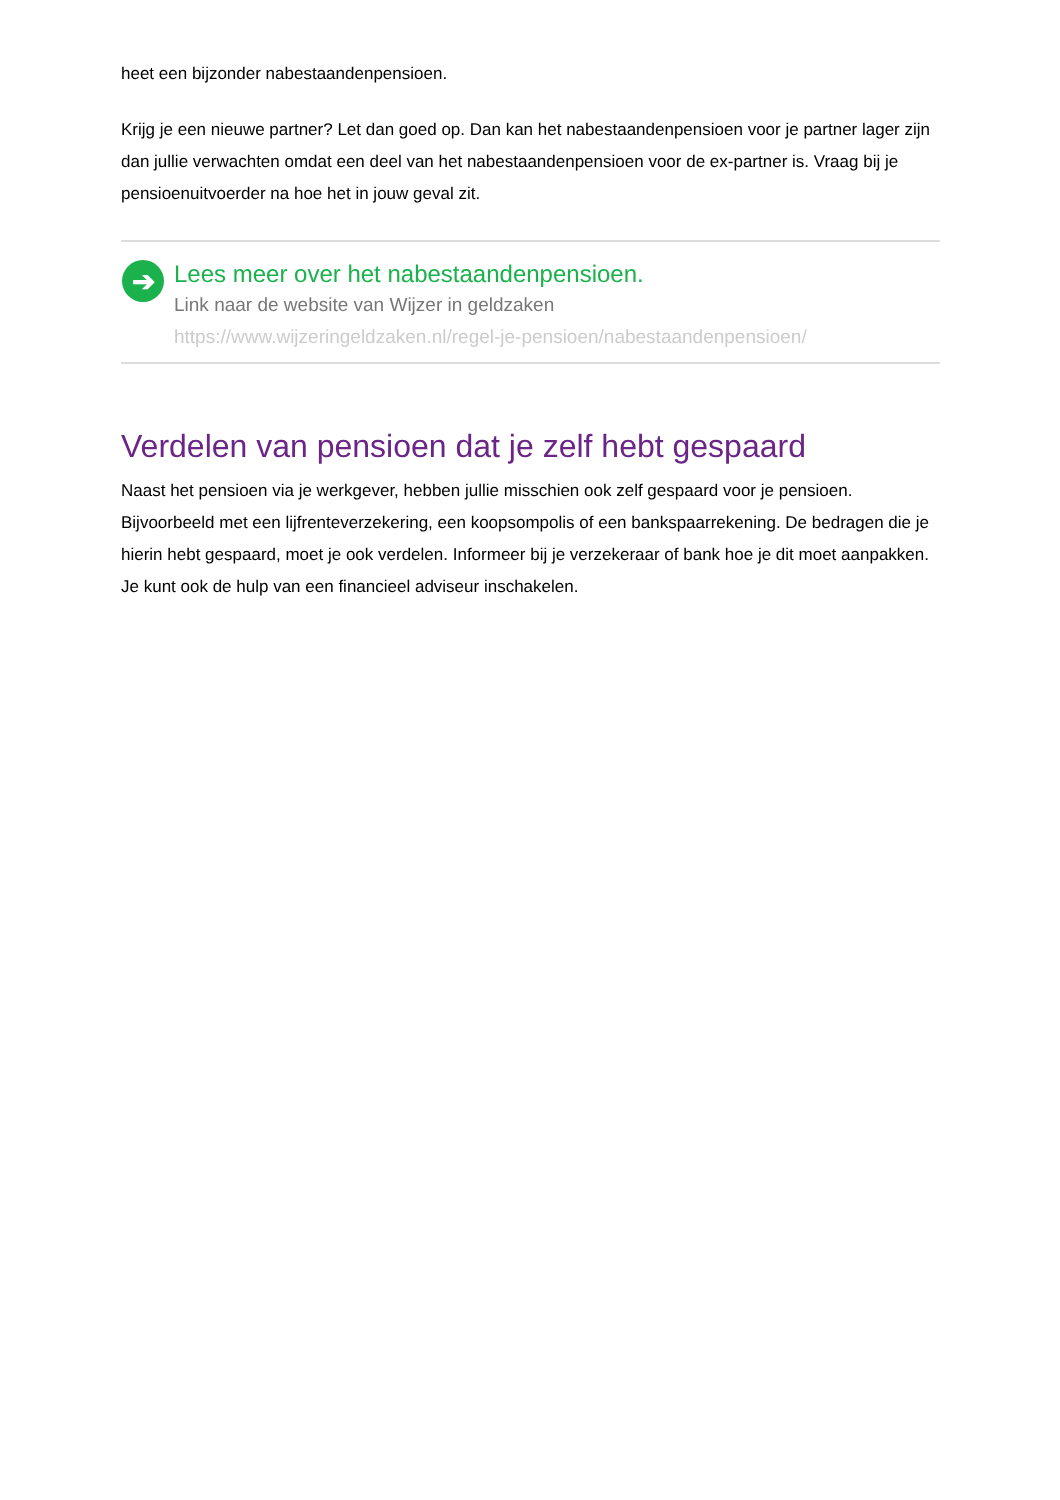heet een bijzonder nabestaandenpensioen.
Krijg je een nieuwe partner? Let dan goed op. Dan kan het nabestaandenpensioen voor je partner lager zijn dan jullie verwachten omdat een deel van het nabestaandenpensioen voor de ex-partner is. Vraag bij je pensioenuitvoerder na hoe het in jouw geval zit.
➔
Lees meer over het nabestaandenpensioen.
Link naar de website van Wijzer in geldzaken
https://www.wijzeringeldzaken.nl/regel-je-pensioen/nabestaandenpensioen/
Verdelen van pensioen dat je zelf hebt gespaard
Naast het pensioen via je werkgever, hebben jullie misschien ook zelf gespaard voor je pensioen. Bijvoorbeeld met een lijfrenteverzekering, een koopsompolis of een bankspaarrekening. De bedragen die je hierin hebt gespaard, moet je ook verdelen. Informeer bij je verzekeraar of bank hoe je dit moet aanpakken. Je kunt ook de hulp van een financieel adviseur inschakelen.